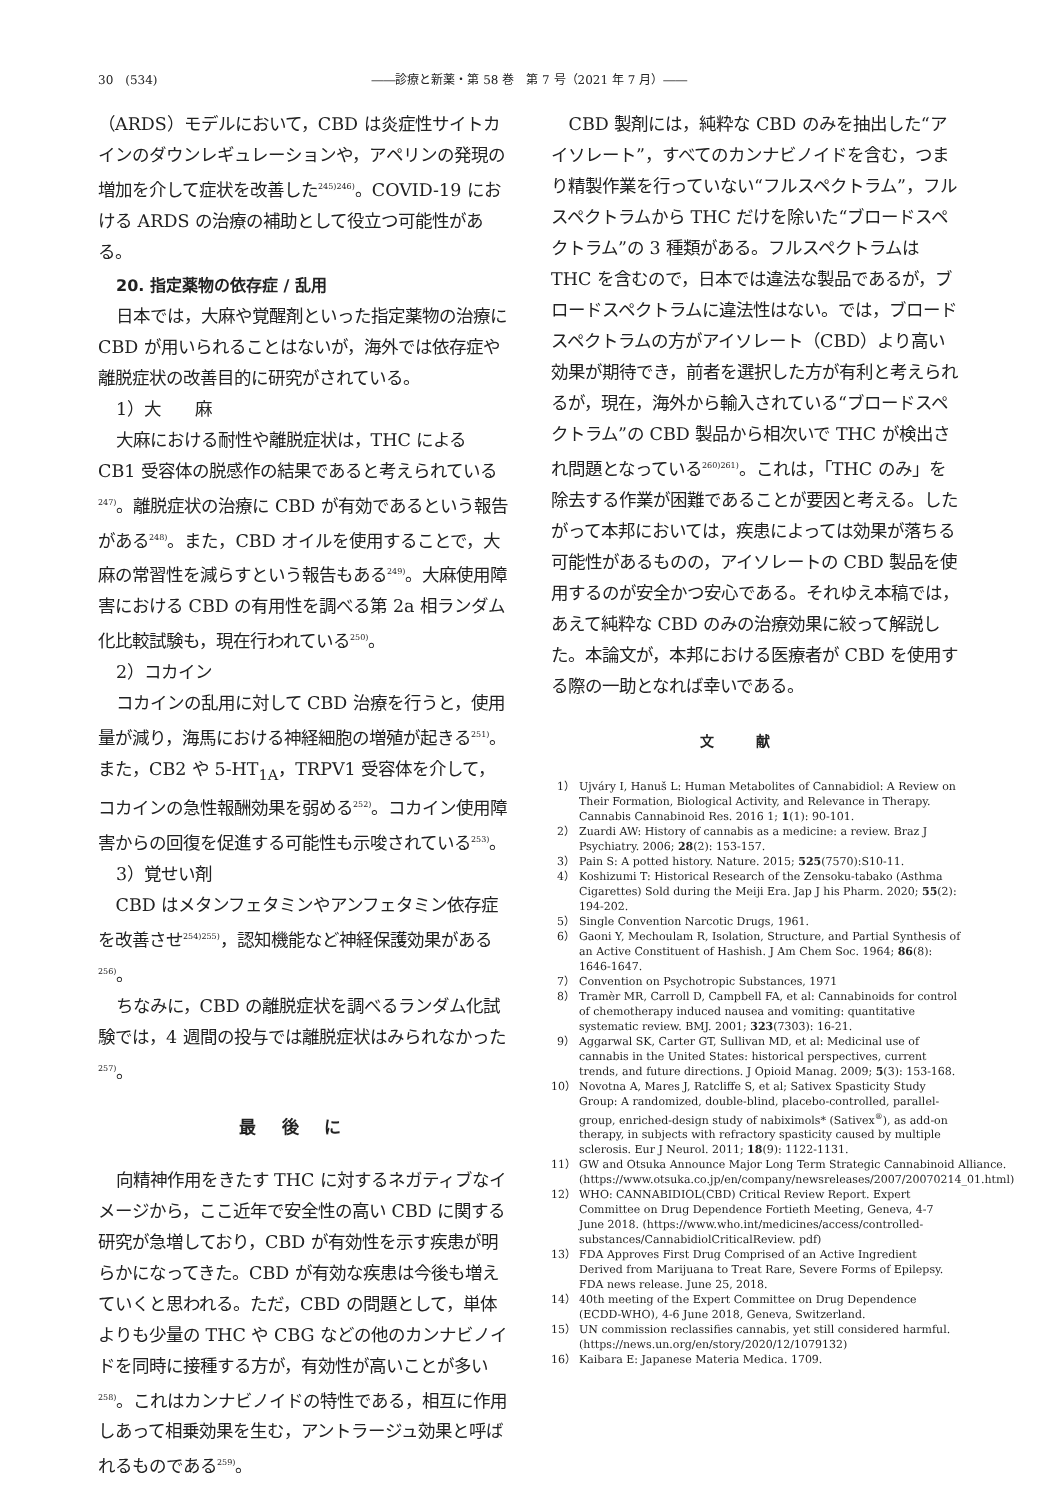30　(534) ――診療と新薬・第 58 巻　第 7 号（2021 年 7 月）――
（ARDS）モデルにおいて，CBD は炎症性サイトカインのダウンレギュレーションや，アペリンの発現の増加を介して症状を改善した<sup>245)246)</sup>。COVID-19 における ARDS の治療の補助として役立つ可能性がある。
20. 指定薬物の依存症 / 乱用
日本では，大麻や覚醒剤といった指定薬物の治療に CBD が用いられることはないが，海外では依存症や離脱症状の改善目的に研究がされている。
1）大　　麻
大麻における耐性や離脱症状は，THC による CB1 受容体の脱感作の結果であると考えられている<sup>247)</sup>。離脱症状の治療に CBD が有効であるという報告がある<sup>248)</sup>。また，CBD オイルを使用することで，大麻の常習性を減らすという報告もある<sup>249)</sup>。大麻使用障害における CBD の有用性を調べる第 2a 相ランダム化比較試験も，現在行われている<sup>250)</sup>。
2）コカイン
コカインの乱用に対して CBD 治療を行うと，使用量が減り，海馬における神経細胞の増殖が起きる<sup>251)</sup>。また，CB2 や 5-HT<sub>1A</sub>，TRPV1 受容体を介して，コカインの急性報酬効果を弱める<sup>252)</sup>。コカイン使用障害からの回復を促進する可能性も示唆されている<sup>253)</sup>。
3）覚せい剤
CBD はメタンフェタミンやアンフェタミン依存症を改善させ<sup>254)255)</sup>，認知機能など神経保護効果がある<sup>256)</sup>。
ちなみに，CBD の離脱症状を調べるランダム化試験では，4 週間の投与では離脱症状はみられなかった<sup>257)</sup>。
最後に
向精神作用をきたす THC に対するネガティブなイメージから，ここ近年で安全性の高い CBD に関する研究が急増しており，CBD が有効性を示す疾患が明らかになってきた。CBD が有効な疾患は今後も増えていくと思われる。ただ，CBD の問題として，単体よりも少量の THC や CBG などの他のカンナビノイドを同時に接種する方が，有効性が高いことが多い<sup>258)</sup>。これはカンナビノイドの特性である，相互に作用しあって相乗効果を生む，アントラージュ効果と呼ばれるものである<sup>259)</sup>。
CBD 製剤には，純粋な CBD のみを抽出した“アイソレート”，すべてのカンナビノイドを含む，つまり精製作業を行っていない“フルスペクトラム”，フルスペクトラムから THC だけを除いた“ブロードスペクトラム”の 3 種類がある。フルスペクトラムは THC を含むので，日本では違法な製品であるが，ブロードスペクトラムに違法性はない。では，ブロードスペクトラムの方がアイソレート（CBD）より高い効果が期待でき，前者を選択した方が有利と考えられるが，現在，海外から輸入されている“ブロードスペクトラム”の CBD 製品から相次いで THC が検出され問題となっている<sup>260)261)</sup>。これは，「THC のみ」を除去する作業が困難であることが要因と考える。したがって本邦においては，疾患によっては効果が落ちる可能性があるものの，アイソレートの CBD 製品を使用するのが安全かつ安心である。それゆえ本稿では，あえて純粋な CBD のみの治療効果に絞って解説した。本論文が，本邦における医療者が CBD を使用する際の一助となれば幸いである。
文献
1） Ujváry I, Hanuš L: Human Metabolites of Cannabidiol: A Review on Their Formation, Biological Activity, and Relevance in Therapy. Cannabis Cannabinoid Res. 2016 1; 1(1): 90-101.
2） Zuardi AW: History of cannabis as a medicine: a review. Braz J Psychiatry. 2006; 28(2): 153-157.
3） Pain S: A potted history. Nature. 2015; 525(7570):S10-11.
4） Koshizumi T: Historical Research of the Zensoku-tabako (Asthma Cigarettes) Sold during the Meiji Era. Jap J his Pharm. 2020; 55(2): 194-202.
5） Single Convention Narcotic Drugs, 1961.
6） Gaoni Y, Mechoulam R, Isolation, Structure, and Partial Synthesis of an Active Constituent of Hashish. J Am Chem Soc. 1964; 86(8): 1646-1647.
7） Convention on Psychotropic Substances, 1971
8） Tramèr MR, Carroll D, Campbell FA, et al: Cannabinoids for control of chemotherapy induced nausea and vomiting: quantitative systematic review. BMJ. 2001; 323(7303): 16-21.
9） Aggarwal SK, Carter GT, Sullivan MD, et al: Medicinal use of cannabis in the United States: historical perspectives, current trends, and future directions. J Opioid Manag. 2009; 5(3): 153-168.
10） Novotna A, Mares J, Ratcliffe S, et al; Sativex Spasticity Study Group: A randomized, double-blind, placebo-controlled, parallel-group, enriched-design study of nabiximols* (Sativex<sup>®</sup>), as add-on therapy, in subjects with refractory spasticity caused by multiple sclerosis. Eur J Neurol. 2011; 18(9): 1122-1131.
11） GW and Otsuka Announce Major Long Term Strategic Cannabinoid Alliance. (https://www.otsuka.co.jp/en/company/newsreleases/2007/20070214_01.html)
12） WHO: CANNABIDIOL(CBD) Critical Review Report. Expert Committee on Drug Dependence Fortieth Meeting, Geneva, 4-7 June 2018. (https://www.who.int/medicines/access/controlled-substances/CannabidiolCriticalReview. pdf)
13） FDA Approves First Drug Comprised of an Active Ingredient Derived from Marijuana to Treat Rare, Severe Forms of Epilepsy. FDA news release. June 25, 2018.
14） 40th meeting of the Expert Committee on Drug Dependence (ECDD-WHO), 4-6 June 2018, Geneva, Switzerland.
15） UN commission reclassifies cannabis, yet still considered harmful. (https://news.un.org/en/story/2020/12/1079132)
16） Kaibara E: Japanese Materia Medica. 1709.